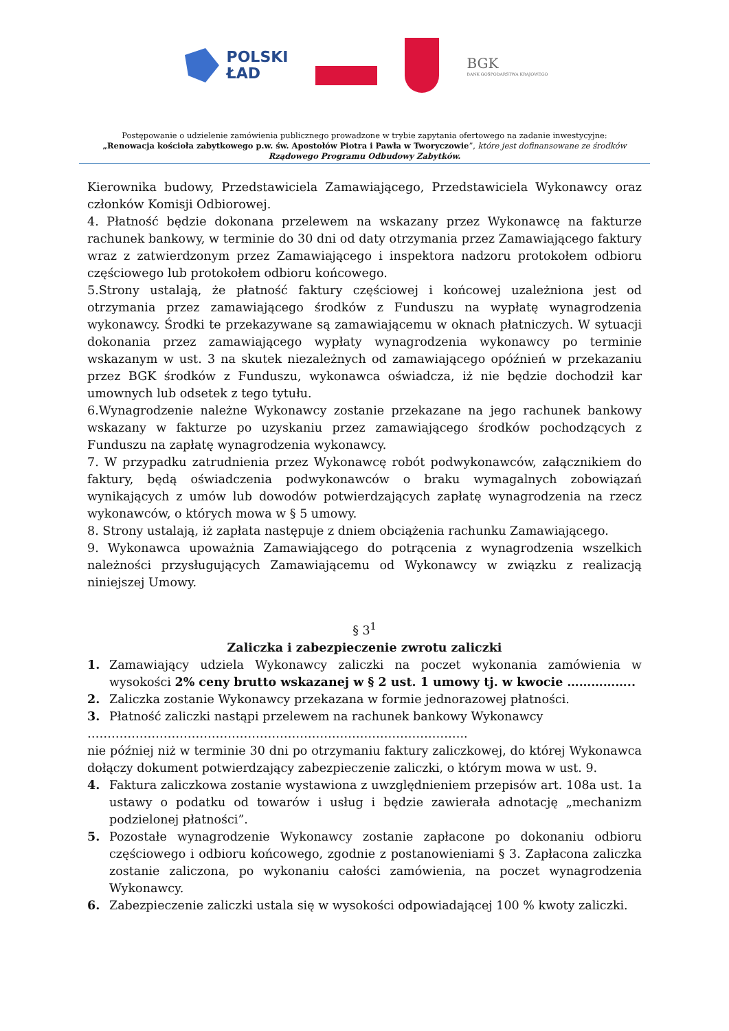POLSKI
ŁAD
BGK
BANK GOSPODARSTWA KRAJOWEGO
Postępowanie o udzielenie zamówienia publicznego prowadzone w trybie zapytania ofertowego na zadanie inwestycyjne:
„Renowacja kościoła zabytkowego p.w. św. Apostołów Piotra i Pawła w Tworyczowie”, które jest dofinansowane ze środków Rządowego Programu Odbudowy Zabytków.
Kierownika budowy, Przedstawiciela Zamawiającego, Przedstawiciela Wykonawcy oraz członków Komisji Odbiorowej.
4. Płatność będzie dokonana przelewem na wskazany przez Wykonawcę na fakturze rachunek bankowy, w terminie do 30 dni od daty otrzymania przez Zamawiającego faktury wraz z zatwierdzonym przez Zamawiającego i inspektora nadzoru protokołem odbioru częściowego lub protokołem odbioru końcowego.
5.Strony ustalają, że płatność faktury częściowej i końcowej uzależniona jest od otrzymania przez zamawiającego środków z Funduszu na wypłatę wynagrodzenia wykonawcy. Środki te przekazywane są zamawiającemu w oknach płatniczych. W sytuacji dokonania przez zamawiającego wypłaty wynagrodzenia wykonawcy po terminie wskazanym w ust. 3 na skutek niezależnych od zamawiającego opóźnień w przekazaniu przez BGK środków z Funduszu, wykonawca oświadcza, iż nie będzie dochodził kar umownych lub odsetek z tego tytułu.
6.Wynagrodzenie należne Wykonawcy zostanie przekazane na jego rachunek bankowy wskazany w fakturze po uzyskaniu przez zamawiającego środków pochodzących z Funduszu na zapłatę wynagrodzenia wykonawcy.
7. W przypadku zatrudnienia przez Wykonawcę robót podwykonawców, załącznikiem do faktury, będą oświadczenia podwykonawców o braku wymagalnych zobowiązań wynikających z umów lub dowodów potwierdzających zapłatę wynagrodzenia na rzecz wykonawców, o których mowa w § 5 umowy.
8. Strony ustalają, iż zapłata następuje z dniem obciążenia rachunku Zamawiającego.
9. Wykonawca upoważnia Zamawiającego do potrącenia z wynagrodzenia wszelkich należności przysługujących Zamawiającemu od Wykonawcy w związku z realizacją niniejszej Umowy.
§ 3<sup>1</sup>
Zaliczka i zabezpieczenie zwrotu zaliczki
1. Zamawiający udziela Wykonawcy zaliczki na poczet wykonania zamówienia w wysokości 2% ceny brutto wskazanej w § 2 ust. 1 umowy tj. w kwocie ……………..
2. Zaliczka zostanie Wykonawcy przekazana w formie jednorazowej płatności.
3. Płatność zaliczki nastąpi przelewem na rachunek bankowy Wykonawcy
…………………………………………………………………………………..
nie później niż w terminie 30 dni po otrzymaniu faktury zaliczkowej, do której Wykonawca dołączy dokument potwierdzający zabezpieczenie zaliczki, o którym mowa w ust. 9.
4. Faktura zaliczkowa zostanie wystawiona z uwzględnieniem przepisów art. 108a ust. 1a ustawy o podatku od towarów i usług i będzie zawierała adnotację „mechanizm podzielonej płatności”.
5. Pozostałe wynagrodzenie Wykonawcy zostanie zapłacone po dokonaniu odbioru częściowego i odbioru końcowego, zgodnie z postanowieniami § 3. Zapłacona zaliczka zostanie zaliczona, po wykonaniu całości zamówienia, na poczet wynagrodzenia Wykonawcy.
6. Zabezpieczenie zaliczki ustala się w wysokości odpowiadającej 100 % kwoty zaliczki.